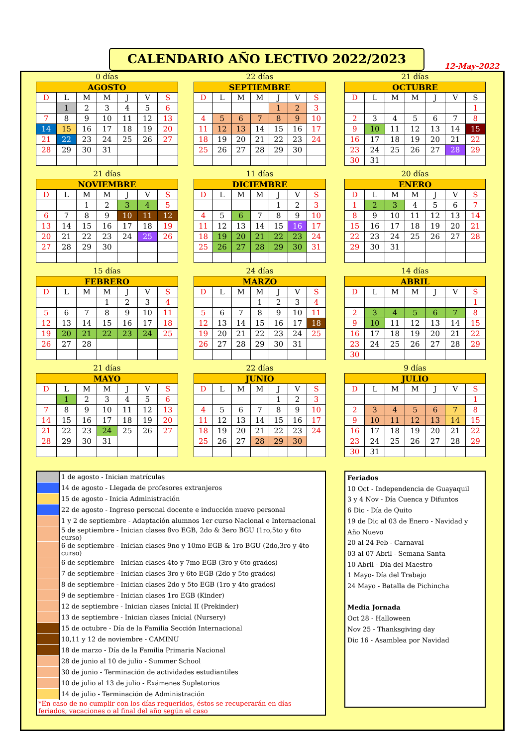CALENDARIO AÑO LECTIVO 2022/2023
12-May-2022
0 días
| AGOSTO | | | | | | |
| --- | --- | --- | --- | --- | --- | --- |
| D | L | M | M | J | V | S |
| | 1 | 2 | 3 | 4 | 5 | 6 |
| 7 | 8 | 9 | 10 | 11 | 12 | 13 |
| 14 | 15 | 16 | 17 | 18 | 19 | 20 |
| 21 | 22 | 23 | 24 | 25 | 26 | 27 |
| 28 | 29 | 30 | 31 | | | |
22 días
| SEPTIEMBRE | | | | | | |
| --- | --- | --- | --- | --- | --- | --- |
| D | L | M | M | J | V | S |
| | | | | 1 | 2 | 3 |
| 4 | 5 | 6 | 7 | 8 | 9 | 10 |
| 11 | 12 | 13 | 14 | 15 | 16 | 17 |
| 18 | 19 | 20 | 21 | 22 | 23 | 24 |
| 25 | 26 | 27 | 28 | 29 | 30 | |
21 días
| OCTUBRE | | | | | | |
| --- | --- | --- | --- | --- | --- | --- |
| D | L | M | M | J | V | S |
| | | | | | | 1 |
| 2 | 3 | 4 | 5 | 6 | 7 | 8 |
| 9 | 10 | 11 | 12 | 13 | 14 | 15 |
| 16 | 17 | 18 | 19 | 20 | 21 | 22 |
| 23 | 24 | 25 | 26 | 27 | 28 | 29 |
| 30 | 31 | | | | | |
21 días
| NOVIEMBRE | | | | | | |
| --- | --- | --- | --- | --- | --- | --- |
| D | L | M | M | J | V | S |
| | | 1 | 2 | 3 | 4 | 5 |
| 6 | 7 | 8 | 9 | 10 | 11 | 12 |
| 13 | 14 | 15 | 16 | 17 | 18 | 19 |
| 20 | 21 | 22 | 23 | 24 | 25 | 26 |
| 27 | 28 | 29 | 30 | | | |
11 días
| DICIEMBRE | | | | | | |
| --- | --- | --- | --- | --- | --- | --- |
| D | L | M | M | J | V | S |
| | | | | 1 | 2 | 3 |
| 4 | 5 | 6 | 7 | 8 | 9 | 10 |
| 11 | 12 | 13 | 14 | 15 | 16 | 17 |
| 18 | 19 | 20 | 21 | 22 | 23 | 24 |
| 25 | 26 | 27 | 28 | 29 | 30 | 31 |
20 días
| ENERO | | | | | | |
| --- | --- | --- | --- | --- | --- | --- |
| D | L | M | M | J | V | S |
| 1 | 2 | 3 | 4 | 5 | 6 | 7 |
| 8 | 9 | 10 | 11 | 12 | 13 | 14 |
| 15 | 16 | 17 | 18 | 19 | 20 | 21 |
| 22 | 23 | 24 | 25 | 26 | 27 | 28 |
| 29 | 30 | 31 | | | | |
15 días
| FEBRERO | | | | | | |
| --- | --- | --- | --- | --- | --- | --- |
| D | L | M | M | J | V | S |
| | | | 1 | 2 | 3 | 4 |
| 5 | 6 | 7 | 8 | 9 | 10 | 11 |
| 12 | 13 | 14 | 15 | 16 | 17 | 18 |
| 19 | 20 | 21 | 22 | 23 | 24 | 25 |
| 26 | 27 | 28 | | | | |
24 días
| MARZO | | | | | | |
| --- | --- | --- | --- | --- | --- | --- |
| D | L | M | M | J | V | S |
| | | | 1 | 2 | 3 | 4 |
| 5 | 6 | 7 | 8 | 9 | 10 | 11 |
| 12 | 13 | 14 | 15 | 16 | 17 | 18 |
| 19 | 20 | 21 | 22 | 23 | 24 | 25 |
| 26 | 27 | 28 | 29 | 30 | 31 | |
14 días
| ABRIL | | | | | | |
| --- | --- | --- | --- | --- | --- | --- |
| D | L | M | M | J | V | S |
| | | | | | | 1 |
| 2 | 3 | 4 | 5 | 6 | 7 | 8 |
| 9 | 10 | 11 | 12 | 13 | 14 | 15 |
| 16 | 17 | 18 | 19 | 20 | 21 | 22 |
| 23 | 24 | 25 | 26 | 27 | 28 | 29 |
| 30 | | | | | | |
21 días
| MAYO | | | | | | |
| --- | --- | --- | --- | --- | --- | --- |
| D | L | M | M | J | V | S |
| | 1 | 2 | 3 | 4 | 5 | 6 |
| 7 | 8 | 9 | 10 | 11 | 12 | 13 |
| 14 | 15 | 16 | 17 | 18 | 19 | 20 |
| 21 | 22 | 23 | 24 | 25 | 26 | 27 |
| 28 | 29 | 30 | 31 | | | |
22 días
| JUNIO | | | | | | |
| --- | --- | --- | --- | --- | --- | --- |
| D | L | M | M | J | V | S |
| | | | | 1 | 2 | 3 |
| 4 | 5 | 6 | 7 | 8 | 9 | 10 |
| 11 | 12 | 13 | 14 | 15 | 16 | 17 |
| 18 | 19 | 20 | 21 | 22 | 23 | 24 |
| 25 | 26 | 27 | 28 | 29 | 30 | |
9 días
| JULIO | | | | | | |
| --- | --- | --- | --- | --- | --- | --- |
| D | L | M | M | J | V | S |
| | | | | | | 1 |
| 2 | 3 | 4 | 5 | 6 | 7 | 8 |
| 9 | 10 | 11 | 12 | 13 | 14 | 15 |
| 16 | 17 | 18 | 19 | 20 | 21 | 22 |
| 23 | 24 | 25 | 26 | 27 | 28 | 29 |
| 30 | 31 | | | | | |
| | 1 de agosto - Inician matrículas |
| | 14 de agosto - Llegada de profesores extranjeros |
| | 15 de agosto - Inicia Administración |
| | 22 de agosto - Ingreso personal docente e inducción nuevo personal |
| | 1 y 2 de septiembre - Adaptación alumnos 1er curso Nacional e Internacional |
| | 5 de septiembre - Inician clases 8vo EGB, 2do & 3ero BGU (1ro,5to y 6to curso) |
| | 6 de septiembre - Inician clases 9no y 10mo EGB & 1ro BGU (2do,3ro y 4to curso) |
| | 6 de septiembre - Inician clases 4to y 7mo EGB (3ro y 6to grados) |
| | 7 de septiembre - Inician clases 3ro y 6to EGB (2do y 5to grados) |
| | 8 de septiembre - Inician clases 2do y 5to EGB (1ro y 4to grados) |
| | 9 de septiembre - Inician clases 1ro EGB (Kinder) |
| | 12 de septiembre - Inician clases Inicial II (Prekinder) |
| | 13 de septiembre - Inician clases Inicial (Nursery) |
| | 15 de octubre - Día de la Familia Sección Internacional |
| | 10,11 y 12 de noviembre - CAMINU |
| | 18 de marzo - Día de la Familia Primaria Nacional |
| | 28 de junio al 10 de julio - Summer School |
| | 30 de junio - Terminación de actividades estudiantiles |
| | 10 de julio al 13 de julio - Exámenes Supletorios |
| | 14 de julio - Terminación de Administración |
| *En caso de no cumplir con los días requeridos, éstos se recuperarán en días feriados, vacaciones o al final del año según el caso | |
Feriados
10 Oct - Independencia de Guayaquil
3 y 4 Nov - Día Cuenca y Difuntos
6 Dic - Día de Quito
19 de Dic al 03 de Enero - Navidad y Año Nuevo
20 al 24 Feb - Carnaval
03 al 07 Abril - Semana Santa
10 Abril - Dia del Maestro
1 Mayo- Día del Trabajo
24 Mayo - Batalla de Pichincha
Media Jornada
Oct 28 - Halloween
Nov 25 - Thanksgiving day
Dic 16 - Asamblea por Navidad